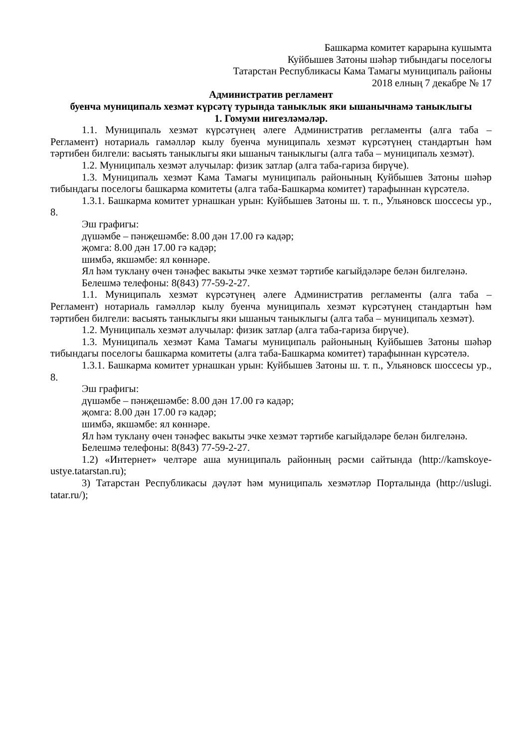Башкарма комитет карарына кушымта
Куйбышев Затоны шәһәр тибындагы поселогы
Татарстан Республикасы Кама Тамагы муниципаль районы
2018 елның 7 декабре № 17
Административ регламент
буенча муниципаль хезмәт күрсәтү турында таныклык яки ышанычнамә таныклыгы
1. Гомуми нигезләмәләр.
1.1. Муниципаль хезмәт күрсәтүнең әлеге Административ регламенты (алга таба – Регламент) нотариаль гамәлләр кылу буенча муниципаль хезмәт күрсәтүнең стандартын һәм тәртибен билгели: васыять таныклыгы яки ышаныч таныклыгы (алга таба – муниципаль хезмәт).
1.2. Муниципаль хезмәт алучылар: физик затлар (алга таба-гариза бирүче).
1.3. Муниципаль хезмәт Кама Тамагы муниципаль районының Куйбышев Затоны шәһәр тибындагы поселогы башкарма комитеты (алга таба-Башкарма комитет) тарафыннан күрсәтелә.
1.3.1. Башкарма комитет урнашкан урын: Куйбышев Затоны ш. т. п., Ульяновск шоссесы ур., 8.
Эш графигы:
дүшәмбе – пәнҗешәмбе: 8.00 дән 17.00 гә кадәр;
җомга: 8.00 дән 17.00 гә кадәр;
шимбә, якшәмбе: ял көннәре.
Ял һәм туклану өчен тәнәфес вакыты эчке хезмәт тәртибе кагыйдәләре белән билгеләнә.
Белешмә телефоны: 8(843) 77-59-2-27.
1.1. Муниципаль хезмәт күрсәтүнең әлеге Административ регламенты (алга таба – Регламент) нотариаль гамәлләр кылу буенча муниципаль хезмәт күрсәтүнең стандартын һәм тәртибен билгели: васыять таныклыгы яки ышаныч таныклыгы (алга таба – муниципаль хезмәт).
1.2. Муниципаль хезмәт алучылар: физик затлар (алга таба-гариза бирүче).
1.3. Муниципаль хезмәт Кама Тамагы муниципаль районының Куйбышев Затоны шәһәр тибындагы поселогы башкарма комитеты (алга таба-Башкарма комитет) тарафыннан күрсәтелә.
1.3.1. Башкарма комитет урнашкан урын: Куйбышев Затоны ш. т. п., Ульяновск шоссесы ур., 8.
Эш графигы:
дүшәмбе – пәнҗешәмбе: 8.00 дән 17.00 гә кадәр;
җомга: 8.00 дән 17.00 гә кадәр;
шимбә, якшәмбе: ял көннәре.
Ял һәм туклану өчен тәнәфес вакыты эчке хезмәт тәртибе кагыйдәләре белән билгеләнә.
Белешмә телефоны: 8(843) 77-59-2-27.
1.2) «Интернет» челтәре аша муниципаль районның рәсми сайтында (http://kamskoye-ustye.tatarstan.ru);
3) Татарстан Республикасы дәүләт һәм муниципаль хезмәтләр Порталында (http://uslugi. tatar.ru/);